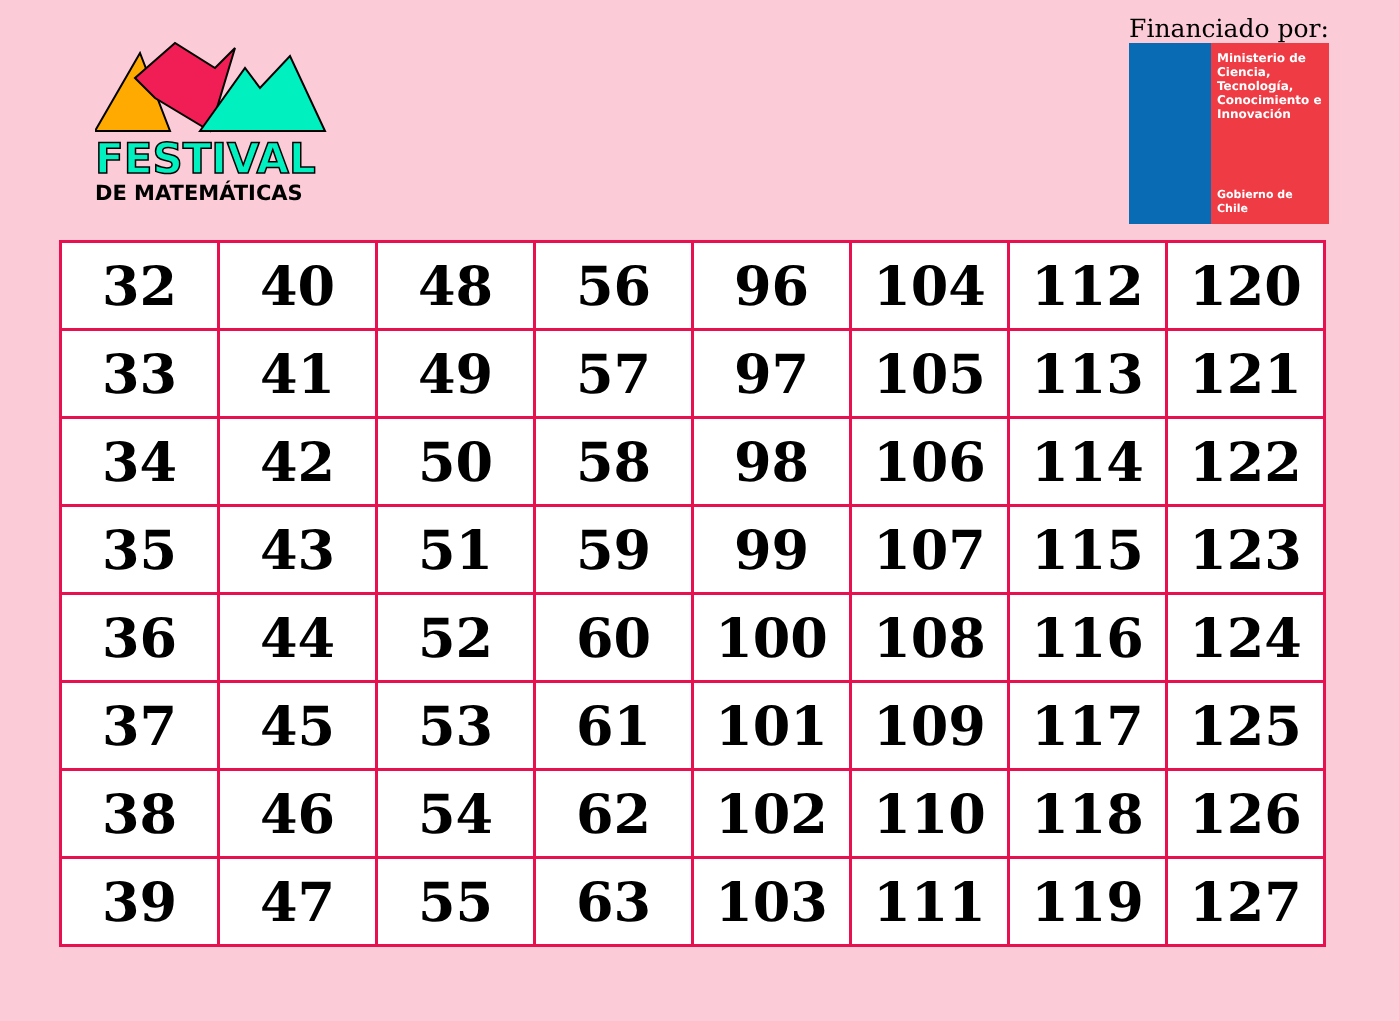FESTIVAL
DE MATEMÁTICAS
Financiado por:
Ministerio de Ciencia, Tecnología, Conocimiento e Innovación
Gobierno de Chile
| 32 | 40 | 48 | 56 | 96 | 104 | 112 | 120 |
| 33 | 41 | 49 | 57 | 97 | 105 | 113 | 121 |
| 34 | 42 | 50 | 58 | 98 | 106 | 114 | 122 |
| 35 | 43 | 51 | 59 | 99 | 107 | 115 | 123 |
| 36 | 44 | 52 | 60 | 100 | 108 | 116 | 124 |
| 37 | 45 | 53 | 61 | 101 | 109 | 117 | 125 |
| 38 | 46 | 54 | 62 | 102 | 110 | 118 | 126 |
| 39 | 47 | 55 | 63 | 103 | 111 | 119 | 127 |